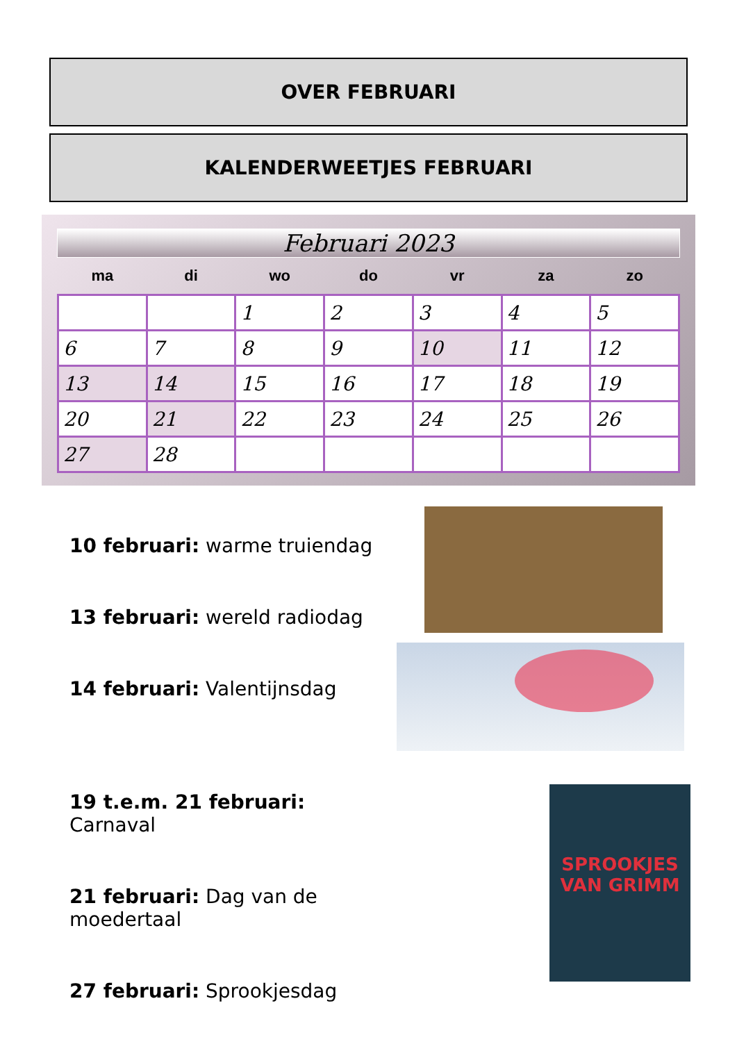OVER FEBRUARI
KALENDERWEETJES FEBRUARI
Februari 2023
| ma | di | wo | do | vr | za | zo |
| --- | --- | --- | --- | --- | --- | --- |
| | | 1 | 2 | 3 | 4 | 5 |
| 6 | 7 | 8 | 9 | 10 | 11 | 12 |
| 13 | 14 | 15 | 16 | 17 | 18 | 19 |
| 20 | 21 | 22 | 23 | 24 | 25 | 26 |
| 27 | 28 | | | | | |
10 februari: warme truiendag
13 februari: wereld radiodag
14 februari: Valentijnsdag
19 t.e.m. 21 februari: Carnaval
21 februari: Dag van de moedertaal
27 februari: Sprookjesdag
SPROOKJES VAN GRIMM